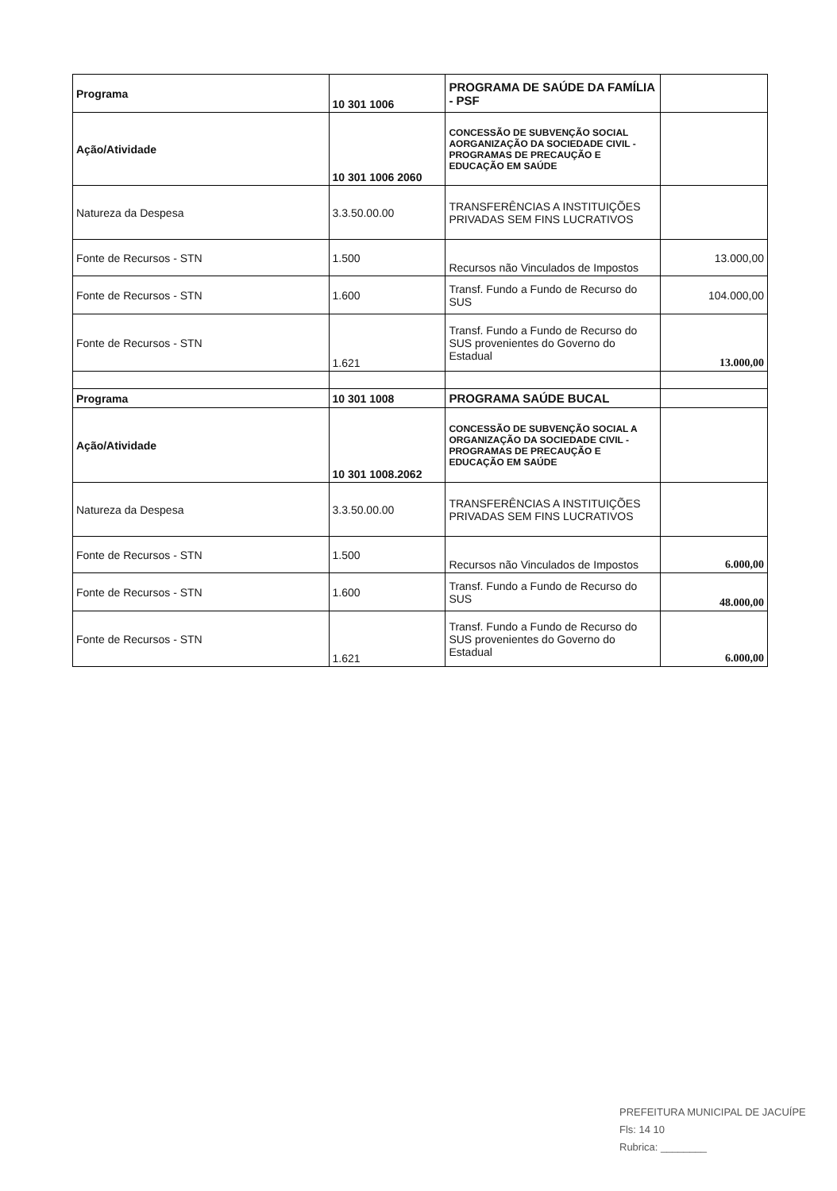| Programa | 10 301 1006 | PROGRAMA DE SAÚDE DA FAMÍLIA - PSF | |
| Ação/Atividade | 10 301 1006 2060 | CONCESSÃO DE SUBVENÇÃO SOCIAL AORGANIZAÇÃO DA SOCIEDADE CIVIL - PROGRAMAS DE PRECAUÇÃO E EDUCAÇÃO EM SAÚDE | |
| Natureza da Despesa | 3.3.50.00.00 | TRANSFERÊNCIAS A INSTITUIÇÕES PRIVADAS SEM FINS LUCRATIVOS | |
| Fonte de Recursos - STN | 1.500 | Recursos não Vinculados de Impostos | 13.000,00 |
| Fonte de Recursos - STN | 1.600 | Transf. Fundo a Fundo de Recurso do SUS | 104.000,00 |
| Fonte de Recursos - STN | 1.621 | Transf. Fundo a Fundo de Recurso do SUS provenientes do Governo do Estadual | 13.000,00 |
| Programa | 10 301 1008 | PROGRAMA SAÚDE BUCAL | |
| Ação/Atividade | 10 301 1008.2062 | CONCESSÃO DE SUBVENÇÃO SOCIAL A ORGANIZAÇÃO DA SOCIEDADE CIVIL - PROGRAMAS DE PRECAUÇÃO E EDUCAÇÃO EM SAÚDE | |
| Natureza da Despesa | 3.3.50.00.00 | TRANSFERÊNCIAS A INSTITUIÇÕES PRIVADAS SEM FINS LUCRATIVOS | |
| Fonte de Recursos - STN | 1.500 | Recursos não Vinculados de Impostos | 6.000,00 |
| Fonte de Recursos - STN | 1.600 | Transf. Fundo a Fundo de Recurso do SUS | 48.000,00 |
| Fonte de Recursos - STN | 1.621 | Transf. Fundo a Fundo de Recurso do SUS provenientes do Governo do Estadual | 6.000,00 |
PREFEITURA MUNICIPAL DE JACUÍPE
Fls: 14 10
Rubrica: ________